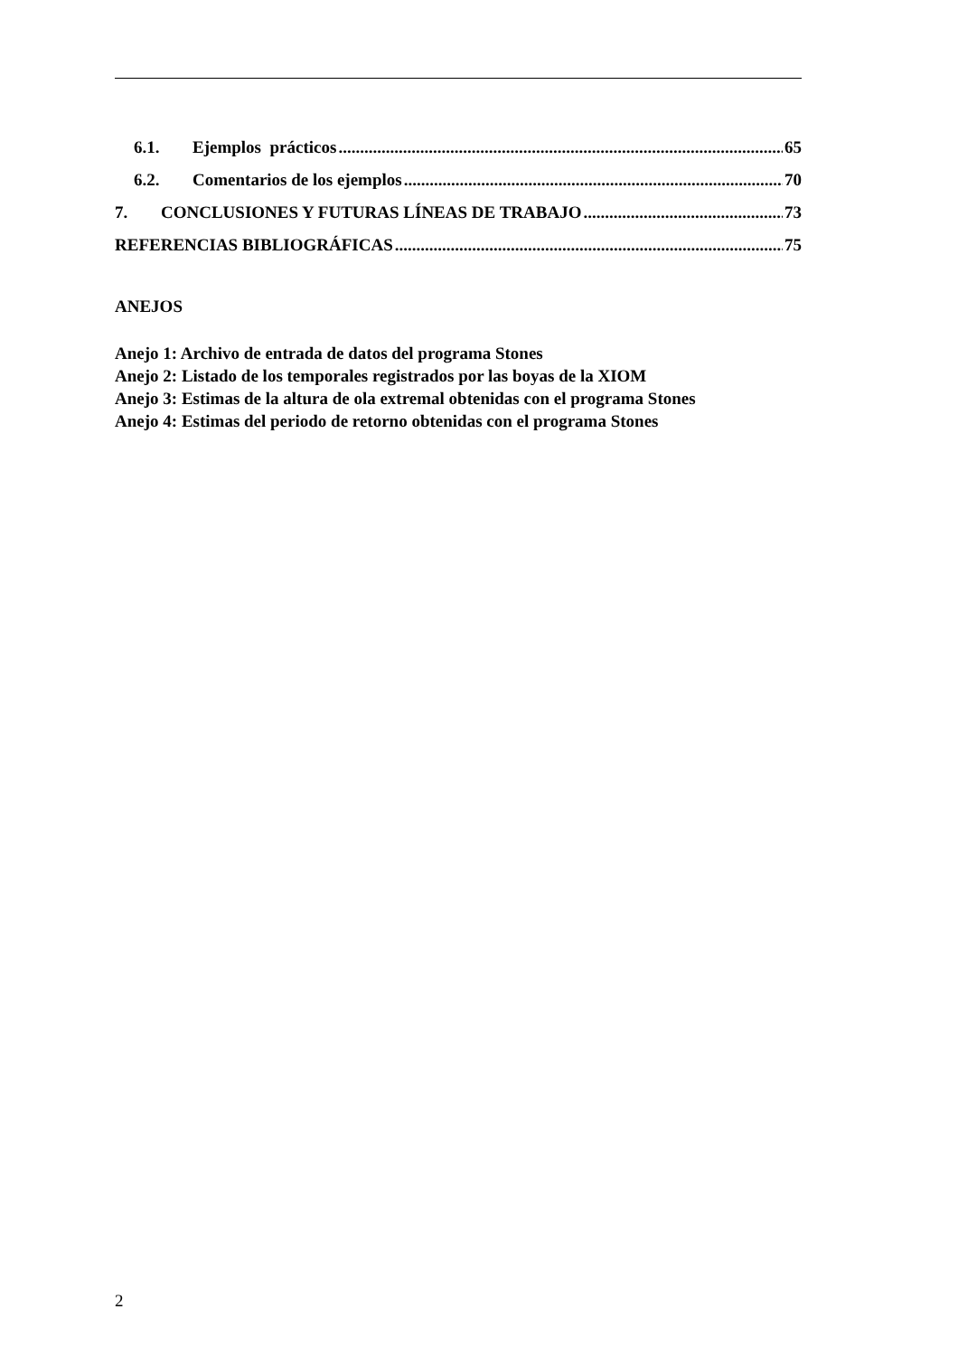6.1. Ejemplos prácticos 65
6.2. Comentarios de los ejemplos 70
7. CONCLUSIONES Y FUTURAS LÍNEAS DE TRABAJO 73
REFERENCIAS BIBLIOGRÁFICAS 75
ANEJOS
Anejo 1: Archivo de entrada de datos del programa Stones
Anejo 2: Listado de los temporales registrados por las boyas de la XIOM
Anejo 3: Estimas de la altura de ola extremal obtenidas con el programa Stones
Anejo 4: Estimas del periodo de retorno obtenidas con el programa Stones
2